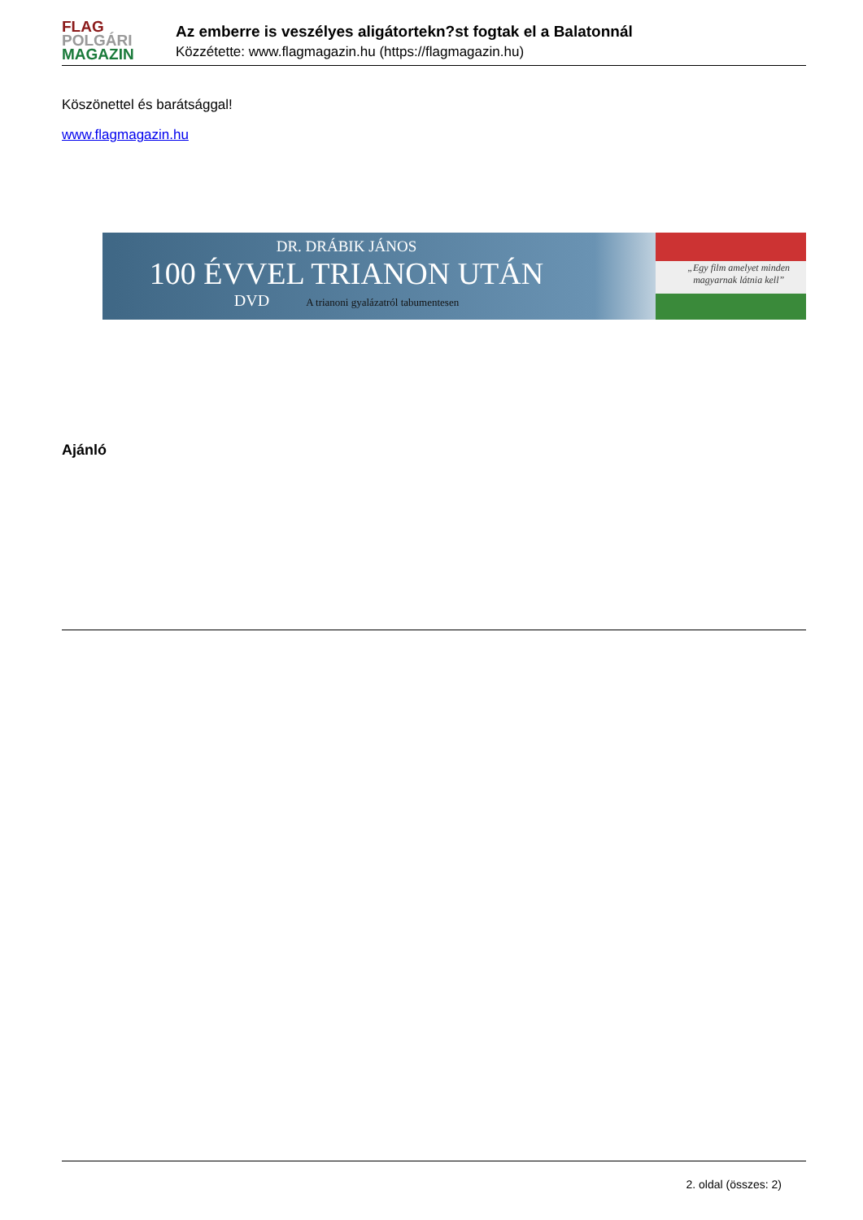FLAG
POLGÁRI
MAGAZIN
Az emberre is veszélyes aligátortekn?st fogtak el a Balatonnál
Közzétette: www.flagmagazin.hu (https://flagmagazin.hu)
Köszönettel és barátsággal!
www.flagmagazin.hu
DR. DRÁBIK JÁNOS
100 ÉVVEL TRIANON UTÁN
DVD A trianoni gyalázatról tabumentesen
„Egy film amelyet minden
magyarnak látnia kell”
Ajánló
2. oldal (összes: 2)